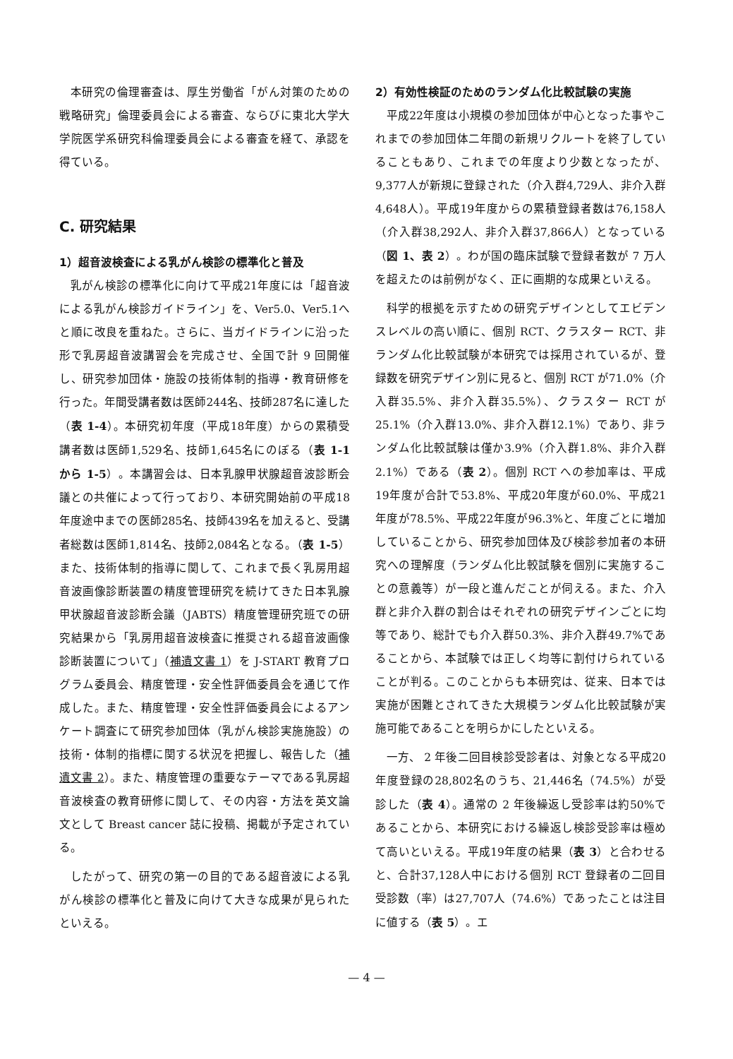本研究の倫理審査は、厚生労働省「がん対策のための戦略研究」倫理委員会による審査、ならびに東北大学大学院医学系研究科倫理委員会による審査を経て、承認を得ている。
C. 研究結果
1）超音波検査による乳がん検診の標準化と普及
乳がん検診の標準化に向けて平成21年度には「超音波による乳がん検診ガイドライン」を、Ver5.0、Ver5.1へと順に改良を重ねた。さらに、当ガイドラインに沿った形で乳房超音波講習会を完成させ、全国で計 9 回開催し、研究参加団体・施設の技術体制的指導・教育研修を行った。年間受講者数は医師244名、技師287名に達した（表 1-4）。本研究初年度（平成18年度）からの累積受講者数は医師1,529名、技師1,645名にのぼる（表 1-1 から 1-5）。本講習会は、日本乳腺甲状腺超音波診断会議との共催によって行っており、本研究開始前の平成18年度途中までの医師285名、技師439名を加えると、受講者総数は医師1,814名、技師2,084名となる。（表 1-5）また、技術体制的指導に関して、これまで長く乳房用超音波画像診断装置の精度管理研究を続けてきた日本乳腺甲状腺超音波診断会議（JABTS）精度管理研究班での研究結果から「乳房用超音波検査に推奨される超音波画像診断装置について」（補遺文書 1）を J-START 教育プログラム委員会、精度管理・安全性評価委員会を通じて作成した。また、精度管理・安全性評価委員会によるアンケート調査にて研究参加団体（乳がん検診実施施設）の技術・体制的指標に関する状況を把握し、報告した（補遺文書 2）。また、精度管理の重要なテーマである乳房超音波検査の教育研修に関して、その内容・方法を英文論文として Breast cancer 誌に投稿、掲載が予定されている。
したがって、研究の第一の目的である超音波による乳がん検診の標準化と普及に向けて大きな成果が見られたといえる。
2）有効性検証のためのランダム化比較試験の実施
平成22年度は小規模の参加団体が中心となった事やこれまでの参加団体二年間の新規リクルートを終了していることもあり、これまでの年度より少数となったが、9,377人が新規に登録された（介入群4,729人、非介入群4,648人）。平成19年度からの累積登録者数は76,158人（介入群38,292人、非介入群37,866人）となっている（図 1、表 2）。わが国の臨床試験で登録者数が 7 万人を超えたのは前例がなく、正に画期的な成果といえる。
科学的根拠を示すための研究デザインとしてエビデンスレベルの高い順に、個別 RCT、クラスター RCT、非ランダム化比較試験が本研究では採用されているが、登録数を研究デザイン別に見ると、個別 RCT が71.0%（介入群35.5%、非介入群35.5%）、クラスター RCT が25.1%（介入群13.0%、非介入群12.1%）であり、非ランダム化比較試験は僅か3.9%（介入群1.8%、非介入群2.1%）である（表 2）。個別 RCT への参加率は、平成19年度が合計で53.8%、平成20年度が60.0%、平成21年度が78.5%、平成22年度が96.3%と、年度ごとに増加していることから、研究参加団体及び検診参加者の本研究への理解度（ランダム化比較試験を個別に実施することの意義等）が一段と進んだことが伺える。また、介入群と非介入群の割合はそれぞれの研究デザインごとに均等であり、総計でも介入群50.3%、非介入群49.7%であることから、本試験では正しく均等に割付けられていることが判る。このことからも本研究は、従来、日本では実施が困難とされてきた大規模ランダム化比較試験が実施可能であることを明らかにしたといえる。
一方、 2 年後二回目検診受診者は、対象となる平成20年度登録の28,802名のうち、21,446名（74.5%）が受診した（表 4）。通常の 2 年後繰返し受診率は約50%であることから、本研究における繰返し検診受診率は極めて高いといえる。平成19年度の結果（表 3）と合わせると、合計37,128人中における個別 RCT 登録者の二回目受診数（率）は27,707人（74.6%）であったことは注目に値する（表 5）。エ
— 4 —